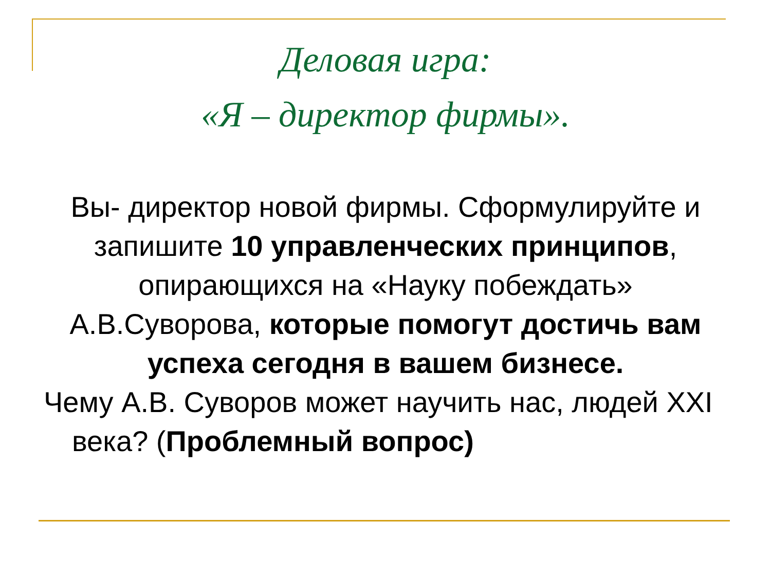Деловая игра:
«Я – директор фирмы».
Вы- директор новой фирмы. Сформулируйте и запишите 10 управленческих принципов, опирающихся на «Науку побеждать» А.В.Суворова, которые помогут достичь вам успеха сегодня в вашем бизнесе.
Чему А.В. Суворов может научить нас, людей XXI века? (Проблемный вопрос)